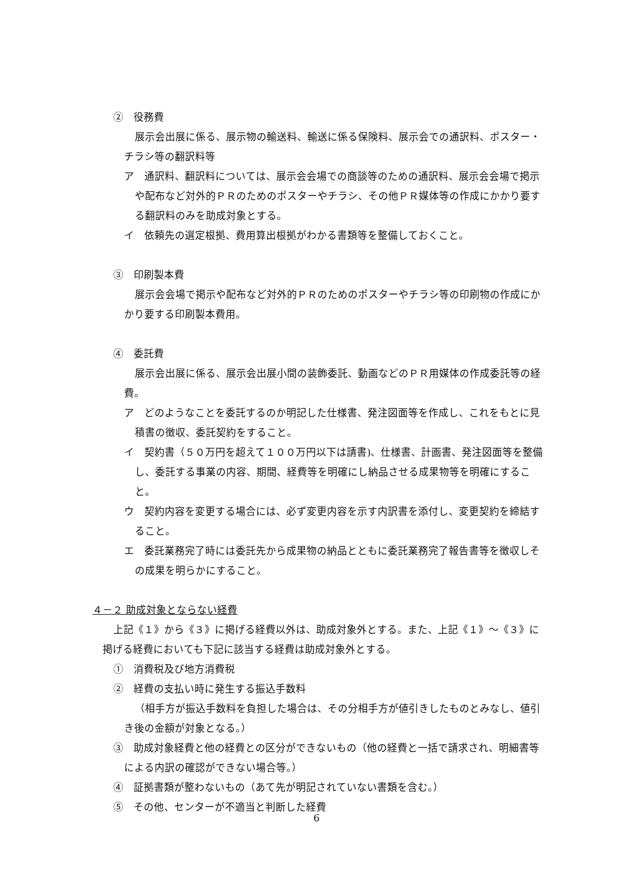②　役務費
展示会出展に係る、展示物の輸送料、輸送に係る保険料、展示会での通訳料、ポスター・チラシ等の翻訳料等
ア　通訳料、翻訳料については、展示会会場での商談等のための通訳料、展示会会場で掲示や配布など対外的ＰＲのためのポスターやチラシ、その他ＰＲ媒体等の作成にかかり要する翻訳料のみを助成対象とする。
イ　依頼先の選定根拠、費用算出根拠がわかる書類等を整備しておくこと。
③　印刷製本費
展示会会場で掲示や配布など対外的ＰＲのためのポスターやチラシ等の印刷物の作成にかかり要する印刷製本費用。
④　委託費
展示会出展に係る、展示会出展小間の装飾委託、動画などのＰＲ用媒体の作成委託等の経費。
ア　どのようなことを委託するのか明記した仕様書、発注図面等を作成し、これをもとに見積書の徴収、委託契約をすること。
イ　契約書（５０万円を超えて１００万円以下は請書)、仕様書、計画書、発注図面等を整備し、委託する事業の内容、期間、経費等を明確にし納品させる成果物等を明確にすること。
ウ　契約内容を変更する場合には、必ず変更内容を示す内訳書を添付し、変更契約を締結すること。
エ　委託業務完了時には委託先から成果物の納品とともに委託業務完了報告書等を徴収しその成果を明らかにすること。
４－２ 助成対象とならない経費
上記《１》から《３》に掲げる経費以外は、助成対象外とする。また、上記《１》～《３》に掲げる経費においても下記に該当する経費は助成対象外とする。
①　消費税及び地方消費税
②　経費の支払い時に発生する振込手数料
（相手方が振込手数料を負担した場合は、その分相手方が値引きしたものとみなし、値引き後の金額が対象となる。）
③　助成対象経費と他の経費との区分ができないもの（他の経費と一括で請求され、明細書等による内訳の確認ができない場合等。）
④　証拠書類が整わないもの（あて先が明記されていない書類を含む。）
⑤　その他、センターが不適当と判断した経費
6